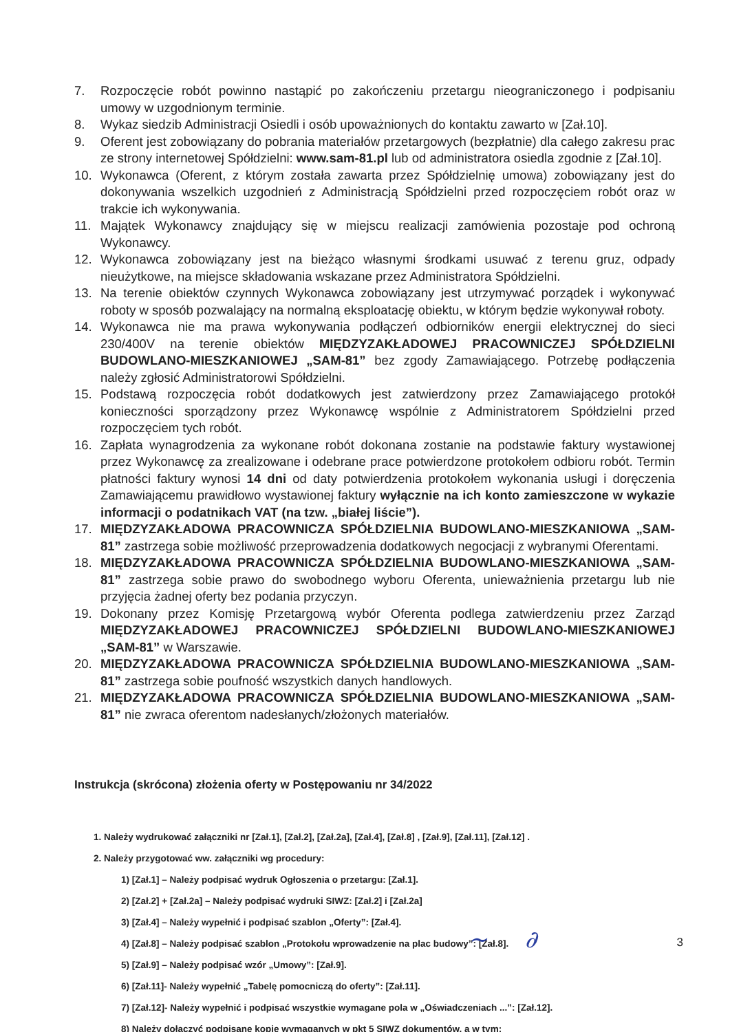7. Rozpoczęcie robót powinno nastąpić po zakończeniu przetargu nieograniczonego i podpisaniu umowy w uzgodnionym terminie.
8. Wykaz siedzib Administracji Osiedli i osób upoważnionych do kontaktu zawarto w [Zał.10].
9. Oferent jest zobowiązany do pobrania materiałów przetargowych (bezpłatnie) dla całego zakresu prac ze strony internetowej Spółdzielni: www.sam-81.pl lub od administratora osiedla zgodnie z [Zał.10].
10. Wykonawca (Oferent, z którym została zawarta przez Spółdzielnię umowa) zobowiązany jest do dokonywania wszelkich uzgodnień z Administracją Spółdzielni przed rozpoczęciem robót oraz w trakcie ich wykonywania.
11. Majątek Wykonawcy znajdujący się w miejscu realizacji zamówienia pozostaje pod ochroną Wykonawcy.
12. Wykonawca zobowiązany jest na bieżąco własnymi środkami usuwać z terenu gruz, odpady nieużytkowe, na miejsce składowania wskazane przez Administratora Spółdzielni.
13. Na terenie obiektów czynnych Wykonawca zobowiązany jest utrzymywać porządek i wykonywać roboty w sposób pozwalający na normalną eksploatację obiektu, w którym będzie wykonywał roboty.
14. Wykonawca nie ma prawa wykonywania podłączeń odbiorników energii elektrycznej do sieci 230/400V na terenie obiektów MIĘDZYZAKŁADOWEJ PRACOWNICZEJ SPÓŁDZIELNI BUDOWLANO-MIESZKANIOWEJ „SAM-81” bez zgody Zamawiającego. Potrzebę podłączenia należy zgłosić Administratorowi Spółdzielni.
15. Podstawą rozpoczęcia robót dodatkowych jest zatwierdzony przez Zamawiającego protokół konieczności sporządzony przez Wykonawcę wspólnie z Administratorem Spółdzielni przed rozpoczęciem tych robót.
16. Zapłata wynagrodzenia za wykonane robót dokonana zostanie na podstawie faktury wystawionej przez Wykonawcę za zrealizowane i odebrane prace potwierdzone protokołem odbioru robót. Termin płatności faktury wynosi 14 dni od daty potwierdzenia protokołem wykonania usługi i doręczenia Zamawiającemu prawidłowo wystawionej faktury wyłącznie na ich konto zamieszczone w wykazie informacji o podatnikach VAT (na tzw. „białej liście”).
17. MIĘDZYZAKŁADOWA PRACOWNICZA SPÓŁDZIELNIA BUDOWLANO-MIESZKANIOWA „SAM-81” zastrzega sobie możliwość przeprowadzenia dodatkowych negocjacji z wybranymi Oferentami.
18. MIĘDZYZAKŁADOWA PRACOWNICZA SPÓŁDZIELNIA BUDOWLANO-MIESZKANIOWA „SAM-81” zastrzega sobie prawo do swobodnego wyboru Oferenta, unieważnienia przetargu lub nie przyjęcia żadnej oferty bez podania przyczyn.
19. Dokonany przez Komisję Przetargową wybór Oferenta podlega zatwierdzeniu przez Zarząd MIĘDZYZAKŁADOWEJ PRACOWNICZEJ SPÓŁDZIELNI BUDOWLANO-MIESZKANIOWEJ „SAM-81” w Warszawie.
20. MIĘDZYZAKŁADOWA PRACOWNICZA SPÓŁDZIELNIA BUDOWLANO-MIESZKANIOWA „SAM-81” zastrzega sobie poufność wszystkich danych handlowych.
21. MIĘDZYZAKŁADOWA PRACOWNICZA SPÓŁDZIELNIA BUDOWLANO-MIESZKANIOWA „SAM-81” nie zwraca oferentom nadesłanych/złożonych materiałów.
Instrukcja (skrócona) złożenia oferty w Postępowaniu nr 34/2022
1. Należy wydrukować załączniki nr [Zał.1], [Zał.2], [Zał.2a], [Zał.4], [Zał.8] , [Zał.9], [Zał.11], [Zał.12] .
2. Należy przygotować ww. załączniki wg procedury:
1) [Zał.1] – Należy podpisać wydruk Ogłoszenia o przetargu: [Zał.1].
2) [Zał.2] + [Zał.2a] – Należy podpisać wydruki SIWZ: [Zał.2] i [Zał.2a]
3) [Zał.4] – Należy wypełnić i podpisać szablon „Oferty”: [Zał.4].
4) [Zał.8] – Należy podpisać szablon „Protokołu wprowadzenie na plac budowy”: [Zał.8].
5) [Zał.9] – Należy podpisać wzór „Umowy”: [Zał.9].
6) [Zał.11]- Należy wypełnić „Tabelę pomocniczą do oferty”: [Zał.11].
7) [Zał.12]- Należy wypełnić i podpisać wszystkie wymagane pola w „Oświadczeniach ...”: [Zał.12].
8) Należy dołączyć podpisane kopie wymaganych w pkt 5 SIWZ dokumentów, a w tym:
~ ∂ 3